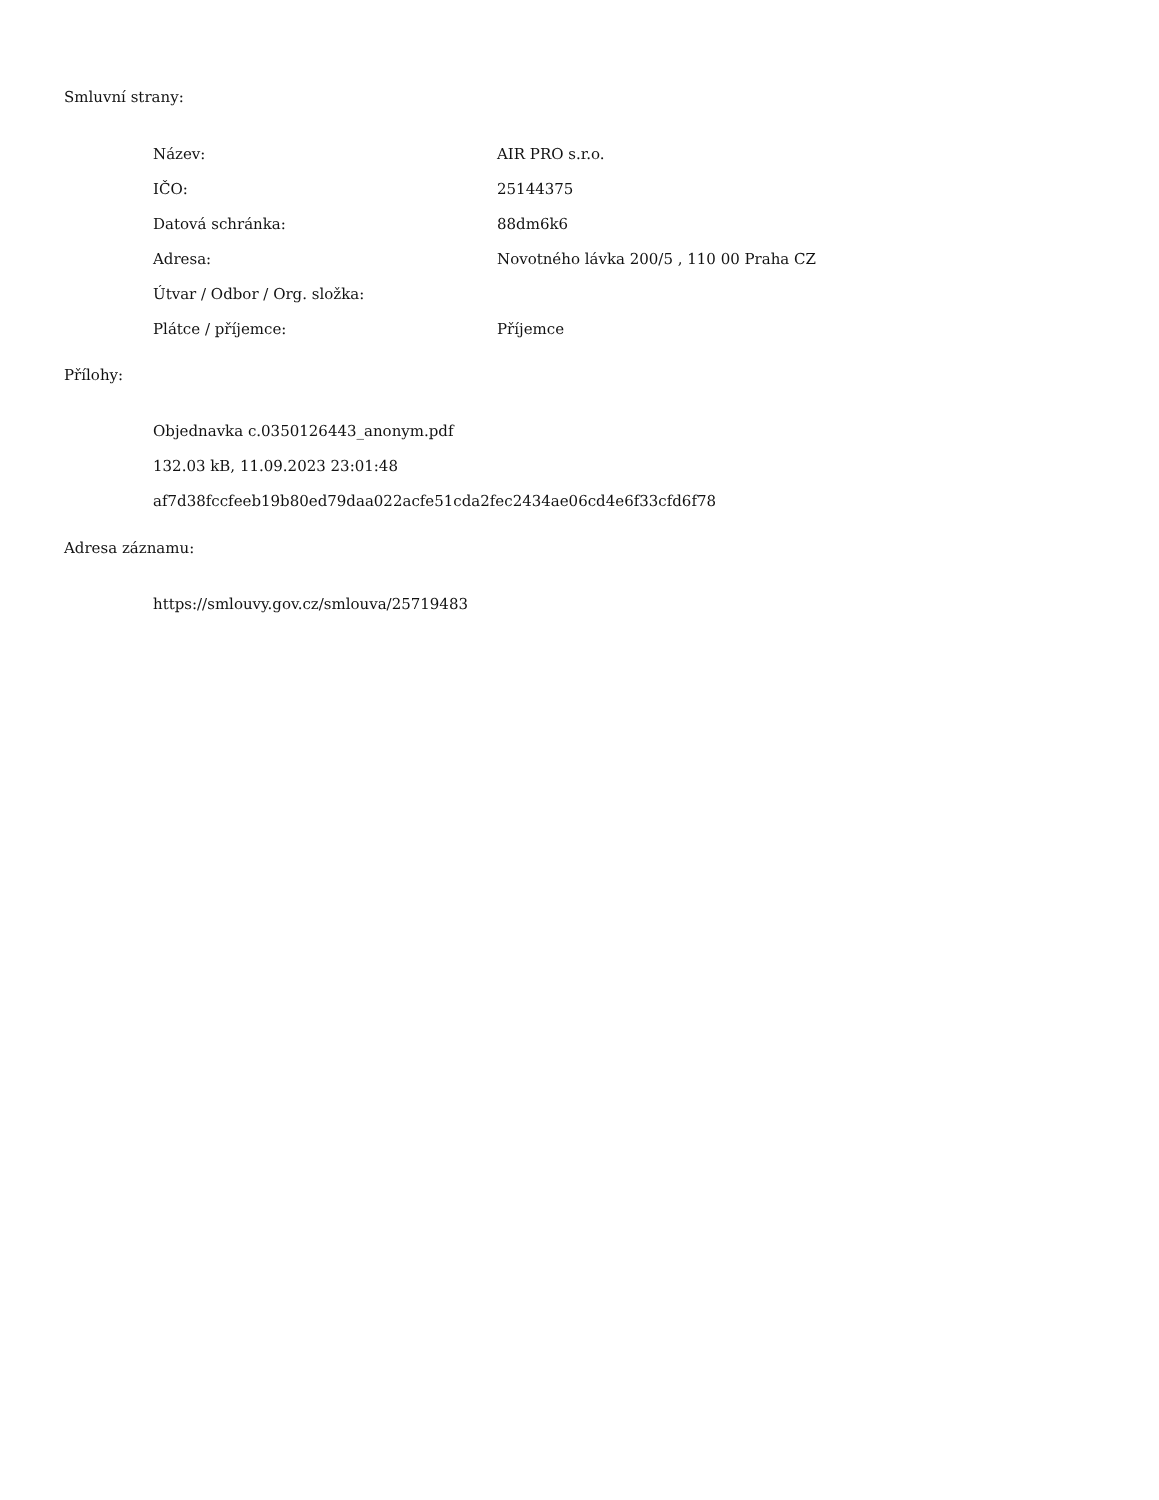Smluvní strany:
| Název: | AIR PRO s.r.o. |
| IČO: | 25144375 |
| Datová schránka: | 88dm6k6 |
| Adresa: | Novotného lávka 200/5 , 110 00 Praha CZ |
| Útvar / Odbor / Org. složka: | |
| Plátce / příjemce: | Příjemce |
Přílohy:
Objednavka c.0350126443_anonym.pdf
132.03 kB, 11.09.2023 23:01:48
af7d38fccfeeb19b80ed79daa022acfe51cda2fec2434ae06cd4e6f33cfd6f78
Adresa záznamu:
https://smlouvy.gov.cz/smlouva/25719483